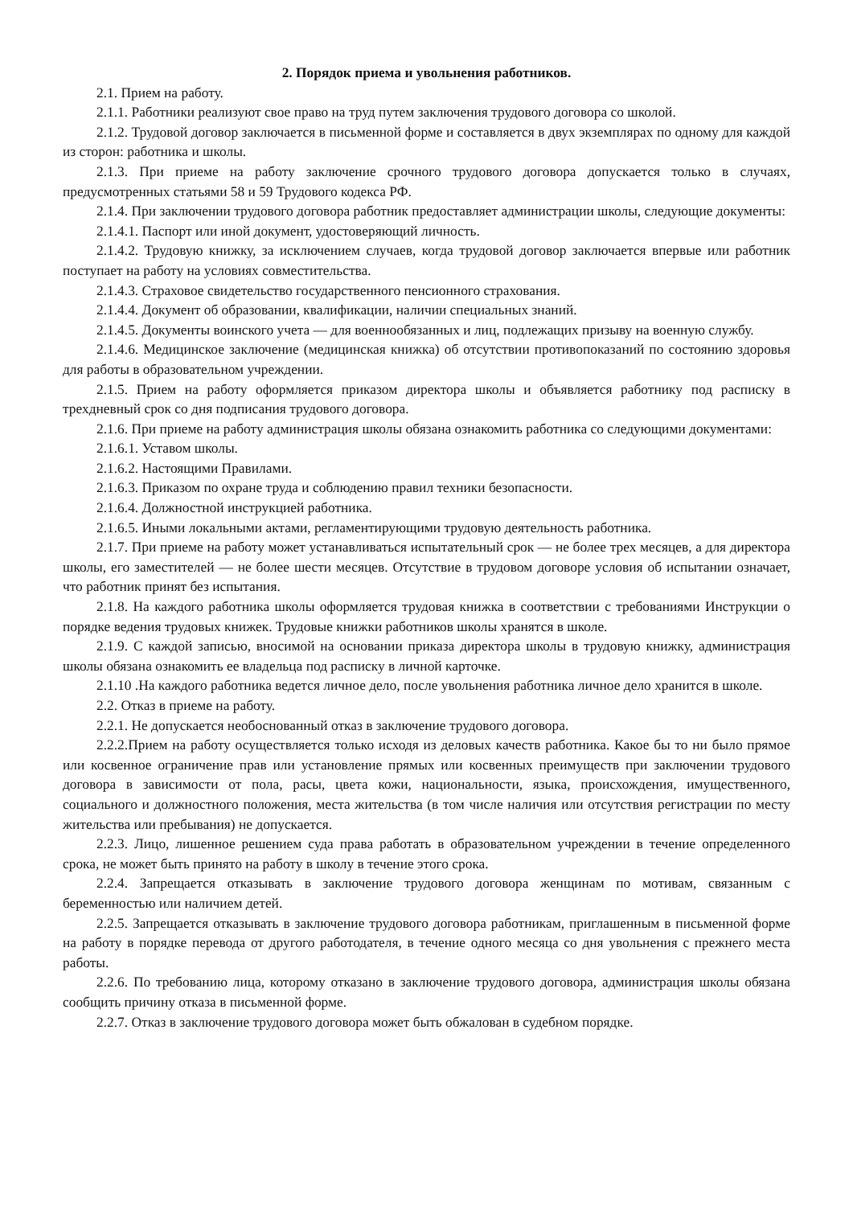2. Порядок приема и увольнения работников.
2.1. Прием на работу.
2.1.1. Работники реализуют свое право на труд путем заключения трудового договора со школой.
2.1.2. Трудовой договор заключается в письменной форме и составляется в двух экземплярах по одному для каждой из сторон: работника и школы.
2.1.3. При приеме на работу заключение срочного трудового договора допускается только в случаях, предусмотренных статьями 58 и 59 Трудового кодекса РФ.
2.1.4. При заключении трудового договора работник предоставляет администрации школы, следующие документы:
2.1.4.1. Паспорт или иной документ, удостоверяющий личность.
2.1.4.2. Трудовую книжку, за исключением случаев, когда трудовой договор заключается впервые или работник поступает на работу на условиях совместительства.
2.1.4.3. Страховое свидетельство государственного пенсионного страхования.
2.1.4.4. Документ об образовании, квалификации, наличии специальных знаний.
2.1.4.5. Документы воинского учета — для военнообязанных и лиц, подлежащих призыву на военную службу.
2.1.4.6. Медицинское заключение (медицинская книжка) об отсутствии противопоказаний по состоянию здоровья для работы в образовательном учреждении.
2.1.5. Прием на работу оформляется приказом директора школы и объявляется работнику под расписку в трехдневный срок со дня подписания трудового договора.
2.1.6. При приеме на работу администрация школы обязана ознакомить работника со следующими документами:
2.1.6.1. Уставом школы.
2.1.6.2. Настоящими Правилами.
2.1.6.3. Приказом по охране труда и соблюдению правил техники безопасности.
2.1.6.4. Должностной инструкцией работника.
2.1.6.5. Иными локальными актами, регламентирующими трудовую деятельность работника.
2.1.7. При приеме на работу может устанавливаться испытательный срок — не более трех месяцев, а для директора школы, его заместителей — не более шести месяцев. Отсутствие в трудовом договоре условия об испытании означает, что работник принят без испытания.
2.1.8. На каждого работника школы оформляется трудовая книжка в соответствии с требованиями Инструкции о порядке ведения трудовых книжек. Трудовые книжки работников школы хранятся в школе.
2.1.9. С каждой записью, вносимой на основании приказа директора школы в трудовую книжку, администрация школы обязана ознакомить ее владельца под расписку в личной карточке.
2.1.10 .На каждого работника ведется личное дело, после увольнения работника личное дело хранится в школе.
2.2. Отказ в приеме на работу.
2.2.1. Не допускается необоснованный отказ в заключение трудового договора.
2.2.2.Прием на работу осуществляется только исходя из деловых качеств работника. Какое бы то ни было прямое или косвенное ограничение прав или установление прямых или косвенных преимуществ при заключении трудового договора в зависимости от пола, расы, цвета кожи, национальности, языка, происхождения, имущественного, социального и должностного положения, места жительства (в том числе наличия или отсутствия регистрации по месту жительства или пребывания) не допускается.
2.2.3. Лицо, лишенное решением суда права работать в образовательном учреждении в течение определенного срока, не может быть принято на работу в школу в течение этого срока.
2.2.4. Запрещается отказывать в заключение трудового договора женщинам по мотивам, связанным с беременностью или наличием детей.
2.2.5. Запрещается отказывать в заключение трудового договора работникам, приглашенным в письменной форме на работу в порядке перевода от другого работодателя, в течение одного месяца со дня увольнения с прежнего места работы.
2.2.6. По требованию лица, которому отказано в заключение трудового договора, администрация школы обязана сообщить причину отказа в письменной форме.
2.2.7. Отказ в заключение трудового договора может быть обжалован в судебном порядке.